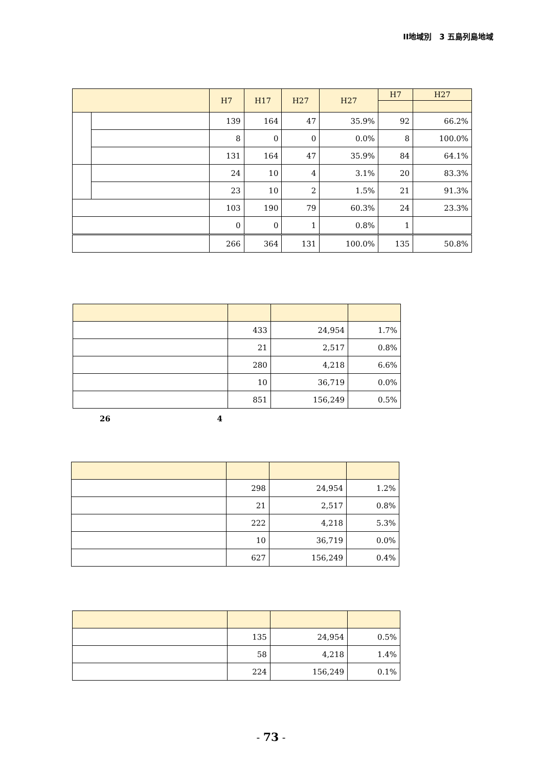II地域別　3 五島列島地域
| | | H7 | H17 | H27 | H27 | H7 | H27 |
| --- | --- | --- | --- | --- | --- | --- | --- |
| | | 139 | 164 | 47 | 35.9% | 92 | 66.2% |
| | | 8 | 0 | 0 | 0.0% | 8 | 100.0% |
| | | 131 | 164 | 47 | 35.9% | 84 | 64.1% |
| | | 24 | 10 | 4 | 3.1% | 20 | 83.3% |
| | | 23 | 10 | 2 | 1.5% | 21 | 91.3% |
| | | 103 | 190 | 79 | 60.3% | 24 | 23.3% |
| | | 0 | 0 | 1 | 0.8% | 1 | |
| | | 266 | 364 | 131 | 100.0% | 135 | 50.8% |
| | 433 | 24,954 | 1.7% |
| | 21 | 2,517 | 0.8% |
| | 280 | 4,218 | 6.6% |
| | 10 | 36,719 | 0.0% |
| | 851 | 156,249 | 0.5% |
26 4
| | 298 | 24,954 | 1.2% |
| | 21 | 2,517 | 0.8% |
| | 222 | 4,218 | 5.3% |
| | 10 | 36,719 | 0.0% |
| | 627 | 156,249 | 0.4% |
| | 135 | 24,954 | 0.5% |
| | 58 | 4,218 | 1.4% |
| | 224 | 156,249 | 0.1% |
- 73 -